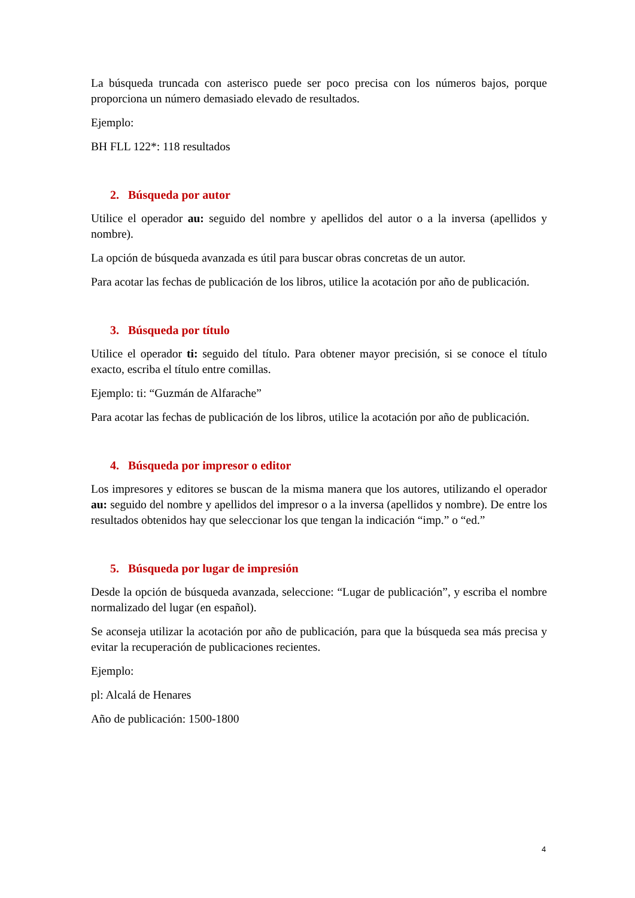La búsqueda truncada con asterisco puede ser poco precisa con los números bajos, porque proporciona un número demasiado elevado de resultados.
Ejemplo:
BH FLL 122*: 118 resultados
2. Búsqueda por autor
Utilice el operador au: seguido del nombre y apellidos del autor o a la inversa (apellidos y nombre).
La opción de búsqueda avanzada es útil para buscar obras concretas de un autor.
Para acotar las fechas de publicación de los libros, utilice la acotación por año de publicación.
3. Búsqueda por título
Utilice el operador ti: seguido del título. Para obtener mayor precisión, si se conoce el título exacto, escriba el título entre comillas.
Ejemplo: ti: “Guzmán de Alfarache”
Para acotar las fechas de publicación de los libros, utilice la acotación por año de publicación.
4. Búsqueda por impresor o editor
Los impresores y editores se buscan de la misma manera que los autores, utilizando el operador au: seguido del nombre y apellidos del impresor o a la inversa (apellidos y nombre). De entre los resultados obtenidos hay que seleccionar los que tengan la indicación “imp.” o “ed.”
5. Búsqueda por lugar de impresión
Desde la opción de búsqueda avanzada, seleccione: “Lugar de publicación”, y escriba el nombre normalizado del lugar (en español).
Se aconseja utilizar la acotación por año de publicación, para que la búsqueda sea más precisa y evitar la recuperación de publicaciones recientes.
Ejemplo:
pl: Alcalá de Henares
Año de publicación: 1500-1800
4